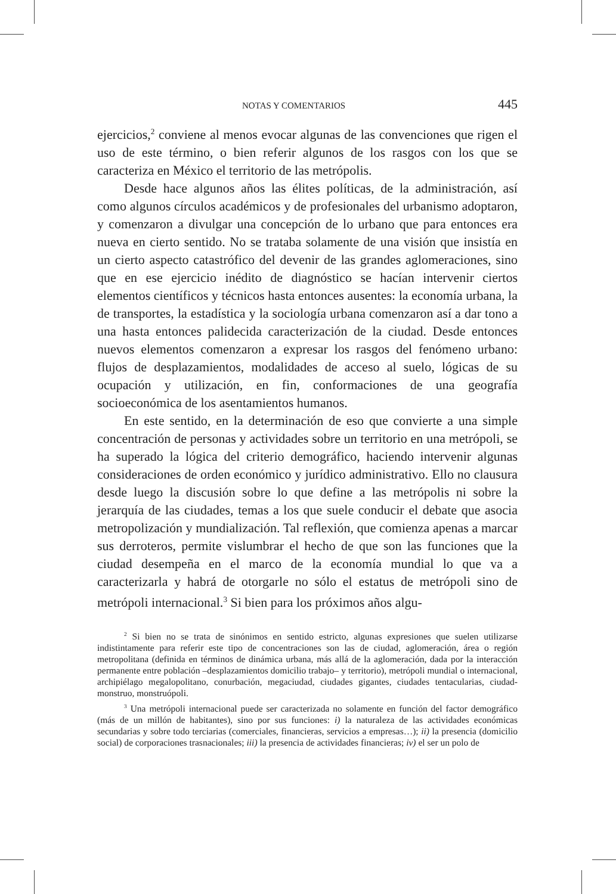NOTAS Y COMENTARIOS 445
ejercicios,<sup>2</sup> conviene al menos evocar algunas de las convenciones que rigen el uso de este término, o bien referir algunos de los rasgos con los que se caracteriza en México el territorio de las metrópolis.
Desde hace algunos años las élites políticas, de la administración, así como algunos círculos académicos y de profesionales del urbanismo adoptaron, y comenzaron a divulgar una concepción de lo urbano que para entonces era nueva en cierto sentido. No se trataba solamente de una visión que insistía en un cierto aspecto catastrófico del devenir de las grandes aglomeraciones, sino que en ese ejercicio inédito de diagnóstico se hacían intervenir ciertos elementos científicos y técnicos hasta entonces ausentes: la economía urbana, la de transportes, la estadística y la sociología urbana comenzaron así a dar tono a una hasta entonces palidecida caracterización de la ciudad. Desde entonces nuevos elementos comenzaron a expresar los rasgos del fenómeno urbano: flujos de desplazamientos, modalidades de acceso al suelo, lógicas de su ocupación y utilización, en fin, conformaciones de una geografía socioeconómica de los asentamientos humanos.
En este sentido, en la determinación de eso que convierte a una simple concentración de personas y actividades sobre un territorio en una metrópoli, se ha superado la lógica del criterio demográfico, haciendo intervenir algunas consideraciones de orden económico y jurídico administrativo. Ello no clausura desde luego la discusión sobre lo que define a las metrópolis ni sobre la jerarquía de las ciudades, temas a los que suele conducir el debate que asocia metropolización y mundialización. Tal reflexión, que comienza apenas a marcar sus derroteros, permite vislumbrar el hecho de que son las funciones que la ciudad desempeña en el marco de la economía mundial lo que va a caracterizarla y habrá de otorgarle no sólo el estatus de metrópoli sino de metrópoli internacional.<sup>3</sup> Si bien para los próximos años algu-
<sup>2</sup> Si bien no se trata de sinónimos en sentido estricto, algunas expresiones que suelen utilizarse indistintamente para referir este tipo de concentraciones son las de ciudad, aglomeración, área o región metropolitana (definida en términos de dinámica urbana, más allá de la aglomeración, dada por la interacción permanente entre población –desplazamientos domicilio trabajo– y territorio), metrópoli mundial o internacional, archipiélago megalopolitano, conurbación, megaciudad, ciudades gigantes, ciudades tentacularias, ciudad-monstruo, monstruópoli.
<sup>3</sup> Una metrópoli internacional puede ser caracterizada no solamente en función del factor demográfico (más de un millón de habitantes), sino por sus funciones: i) la naturaleza de las actividades económicas secundarias y sobre todo terciarias (comerciales, financieras, servicios a empresas…); ii) la presencia (domicilio social) de corporaciones trasnacionales; iii) la presencia de actividades financieras; iv) el ser un polo de